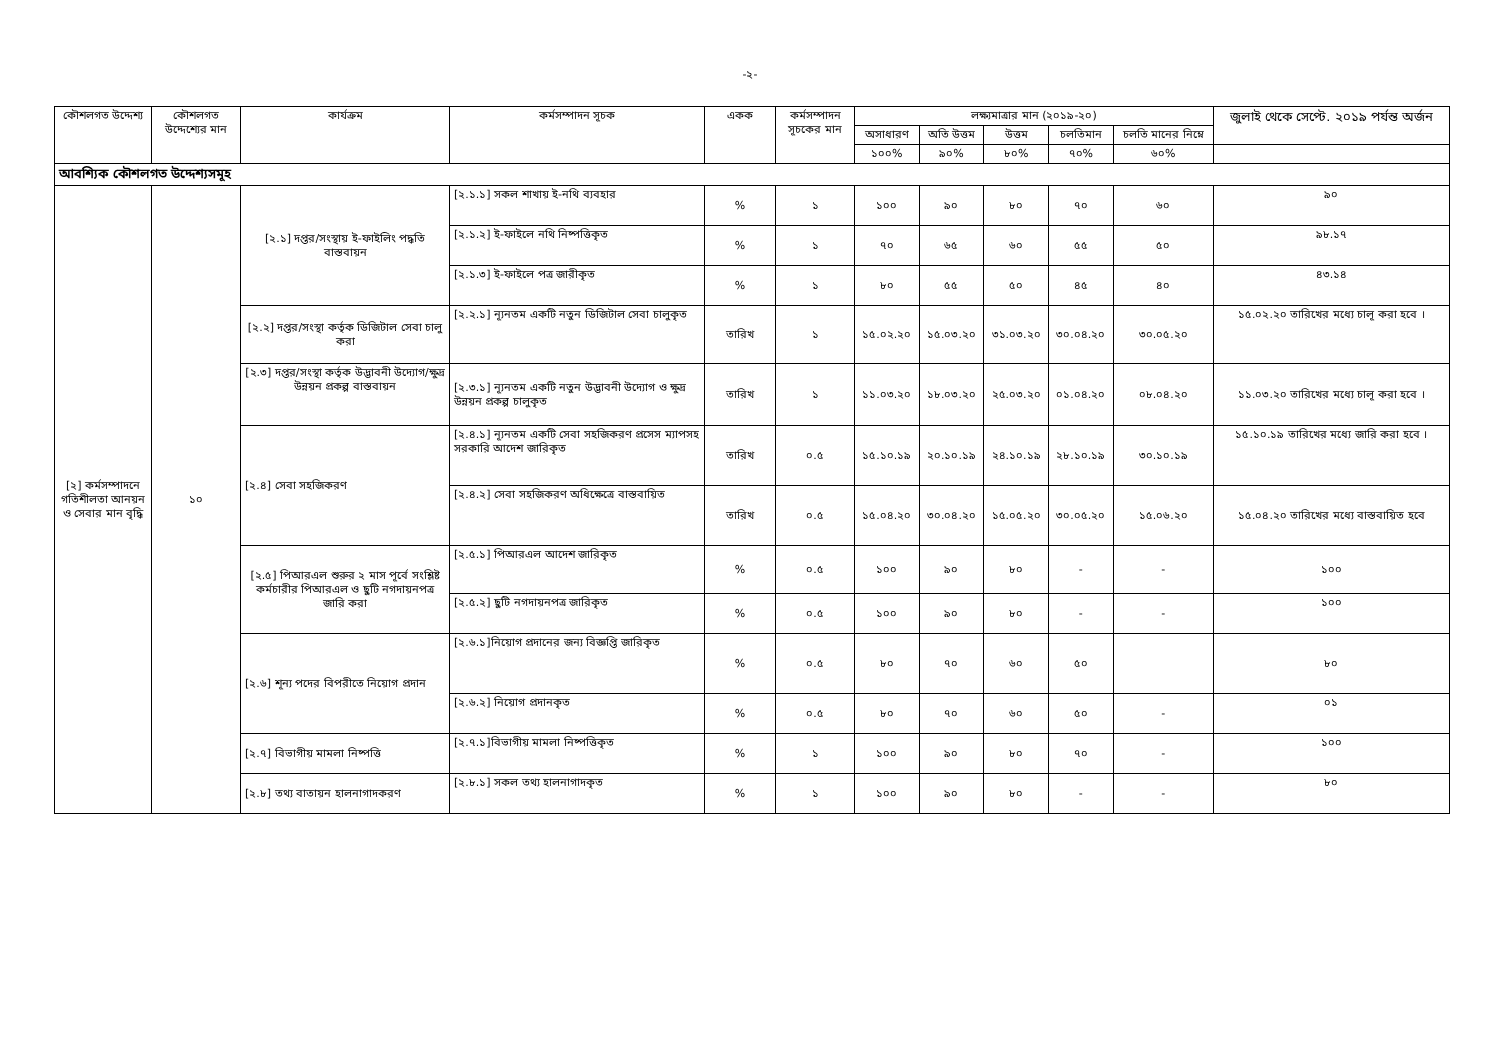-২-
| কৌশলগত উদ্দেশ্য | কৌশলগত উদ্দেশ্যের মান | কার্যক্রম | কর্মসম্পাদন সূচক | একক | কর্মসম্পাদন সূচকের মান | লক্ষ্যমাত্রার মান (২০১৯-২০) | | | | | জুলাই থেকে সেপ্টে. ২০১৯ পর্যন্ত অর্জন |
| --- | --- | --- | --- | --- | --- | --- | --- | --- | --- | --- | --- |
| | | | | | | অসাধারণ | অতি উত্তম | উত্তম | চলতিমান | চলতি মানের নিম্নে | |
| | | | | | | ১০০% | ৯০% | ৮০% | ৭০% | ৬০% | |
| আবশ্যিক কৌশলগত উদ্দেশ্যসমূহ | | | | | | | | | | | |
| [২] কর্মসম্পাদনে গতিশীলতা আনয়ন ও সেবার মান বৃদ্ধি | ১০ | [২.১] দপ্তর/সংস্থায় ই-ফাইলিং পদ্ধতি বাস্তবায়ন | [২.১.১] সকল শাখায় ই-নথি ব্যবহার | % | ১ | ১০০ | ৯০ | ৮০ | ৭০ | ৬০ | ৯০ |
| | | | [২.১.২] ই-ফাইলে নথি নিষ্পত্তিকৃত | % | ১ | ৭০ | ৬৫ | ৬০ | ৫৫ | ৫০ | ৯৮.১৭ |
| | | | [২.১.৩] ই-ফাইলে পত্র জারীকৃত | % | ১ | ৮০ | ৫৫ | ৫০ | ৪৫ | ৪০ | ৪৩.১৪ |
| | | [২.২] দপ্তর/সংস্থা কর্তৃক ডিজিটাল সেবা চালু করা | [২.২.১] ন্যূনতম একটি নতুন ডিজিটাল সেবা চালুকৃত | তারিখ | ১ | ১৫.০২.২০ | ১৫.০৩.২০ | ৩১.০৩.২০ | ৩০.০৪.২০ | ৩০.০৫.২০ | ১৫.০২.২০ তারিখের মধ্যে চালূ করা হবে । |
| | | [২.৩] দপ্তর/সংস্থা কর্তৃক উদ্ভাবনী উদ্যোগ/ক্ষুদ্র উন্নয়ন প্রকল্প বাস্তবায়ন | [২.৩.১] ন্যূনতম একটি নতুন উদ্ভাবনী উদ্যোগ ও ক্ষুদ্র উন্নয়ন প্রকল্প চালুকৃত | তারিখ | ১ | ১১.০৩.২০ | ১৮.০৩.২০ | ২৫.০৩.২০ | ০১.০৪.২০ | ০৮.০৪.২০ | ১১.০৩.২০ তারিখের মধ্যে চালূ করা হবে । |
| | | [২.৪] সেবা সহজিকরণ | [২.৪.১] ন্যূনতম একটি সেবা সহজিকরণ প্রসেস ম্যাপসহ সরকারি আদেশ জারিকৃত | তারিখ | ০.৫ | ১৫.১০.১৯ | ২০.১০.১৯ | ২৪.১০.১৯ | ২৮.১০.১৯ | ৩০.১০.১৯ | ১৫.১০.১৯ তারিখের মধ্যে জারি করা হবে । |
| | | | [২.৪.২] সেবা সহজিকরণ অধিক্ষেত্রে বাস্তবায়িত | তারিখ | ০.৫ | ১৫.০৪.২০ | ৩০.০৪.২০ | ১৫.০৫.২০ | ৩০.০৫.২০ | ১৫.০৬.২০ | ১৫.০৪.২০ তারিখের মধ্যে বাস্তবায়িত হবে |
| | | [২.৫] পিআরএল শুরুর ২ মাস পূর্বে সংশ্লিষ্ট কর্মচারীর পিআরএল ও ছুটি নগদায়নপত্র জারি করা | [২.৫.১] পিআরএল আদেশ জারিকৃত | % | ০.৫ | ১০০ | ৯০ | ৮০ | - | - | ১০০ |
| | | | [২.৫.২] ছুটি নগদায়নপত্র জারিকৃত | % | ০.৫ | ১০০ | ৯০ | ৮০ | - | - | ১০০ |
| | | [২.৬] শূন্য পদের বিপরীতে নিয়োগ প্রদান | [২.৬.১]নিয়োগ প্রদানের জন্য বিজ্ঞপ্তি জারিকৃত | % | ০.৫ | ৮০ | ৭০ | ৬০ | ৫০ | | ৮০ |
| | | | [২.৬.২] নিয়োগ প্রদানকৃত | % | ০.৫ | ৮০ | ৭০ | ৬০ | ৫০ | - | ০১ |
| | | [২.৭] বিভাগীয় মামলা নিষ্পত্তি | [২.৭.১]বিভাগীয় মামলা নিষ্পত্তিকৃত | % | ১ | ১০০ | ৯০ | ৮০ | ৭০ | - | ১০০ |
| | | [২.৮] তথ্য বাতায়ন হালনাগাদকরণ | [২.৮.১] সকল তথ্য হালনাগাদকৃত | % | ১ | ১০০ | ৯০ | ৮০ | - | - | ৮০ |